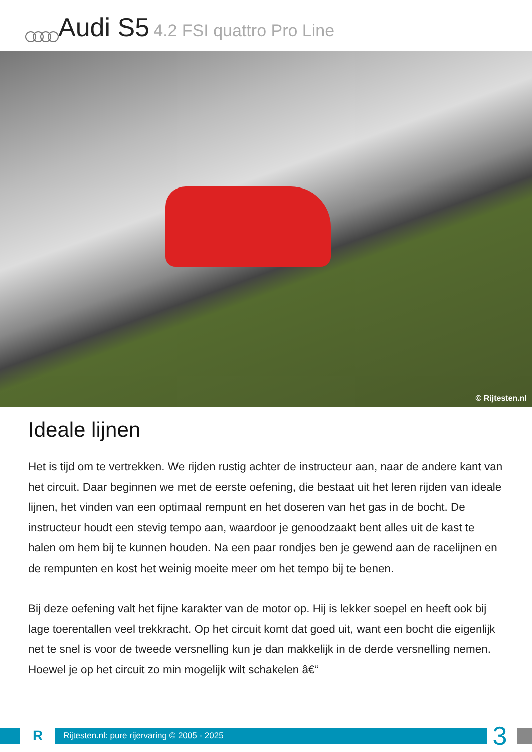Audi S5 4.2 FSI quattro Pro Line
© Rijtesten.nl
Ideale lijnen
Het is tijd om te vertrekken. We rijden rustig achter de instructeur aan, naar de andere kant van het circuit. Daar beginnen we met de eerste oefening, die bestaat uit het leren rijden van ideale lijnen, het vinden van een optimaal rempunt en het doseren van het gas in de bocht. De instructeur houdt een stevig tempo aan, waardoor je genoodzaakt bent alles uit de kast te halen om hem bij te kunnen houden. Na een paar rondjes ben je gewend aan de racelijnen en de rempunten en kost het weinig moeite meer om het tempo bij te benen.
Bij deze oefening valt het fijne karakter van de motor op. Hij is lekker soepel en heeft ook bij lage toerentallen veel trekkracht. Op het circuit komt dat goed uit, want een bocht die eigenlijk net te snel is voor de tweede versnelling kun je dan makkelijk in de derde versnelling nemen. Hoewel je op het circuit zo min mogelijk wilt schakelen â€“
R
Rijtesten.nl: pure rijervaring © 2005 - 2025
3